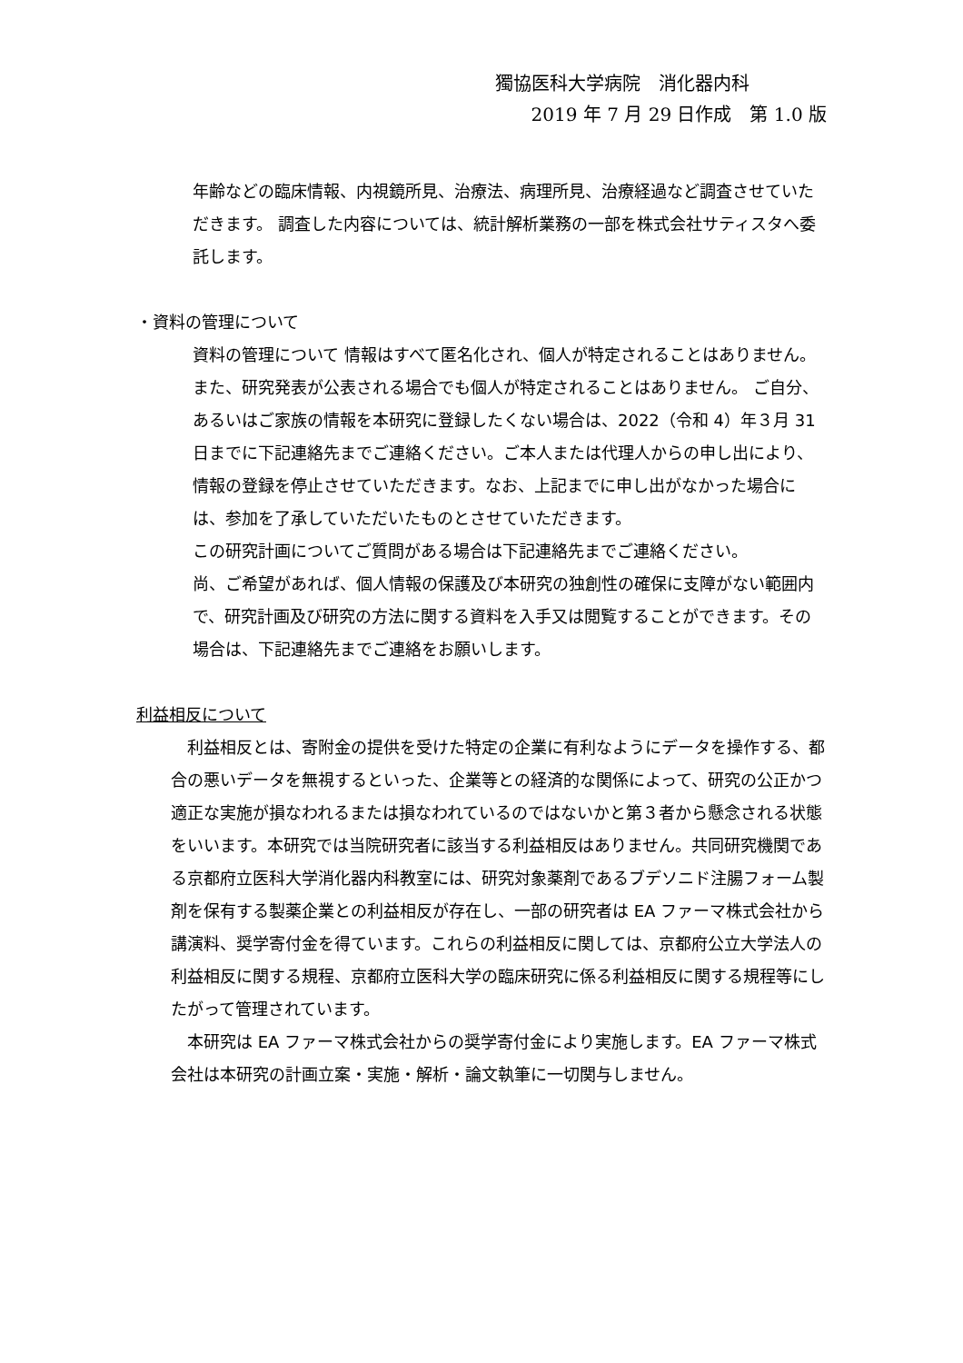獨協医科大学病院　消化器内科
2019 年 7 月 29 日作成　第 1.0 版
年齢などの臨床情報、内視鏡所見、治療法、病理所見、治療経過など調査させていただきます。 調査した内容については、統計解析業務の一部を株式会社サティスタへ委託します。
・資料の管理について
資料の管理について 情報はすべて匿名化され、個人が特定されることはありません。また、研究発表が公表される場合でも個人が特定されることはありません。 ご自分、あるいはご家族の情報を本研究に登録したくない場合は、2022（令和 4）年３月 31 日までに下記連絡先までご連絡ください。ご本人または代理人からの申し出により、情報の登録を停止させていただきます。なお、上記までに申し出がなかった場合には、参加を了承していただいたものとさせていただきます。
この研究計画についてご質問がある場合は下記連絡先までご連絡ください。
尚、ご希望があれば、個人情報の保護及び本研究の独創性の確保に支障がない範囲内で、研究計画及び研究の方法に関する資料を入手又は閲覧することができます。その場合は、下記連絡先までご連絡をお願いします。
利益相反について
　利益相反とは、寄附金の提供を受けた特定の企業に有利なようにデータを操作する、都合の悪いデータを無視するといった、企業等との経済的な関係によって、研究の公正かつ適正な実施が損なわれるまたは損なわれているのではないかと第３者から懸念される状態をいいます。本研究では当院研究者に該当する利益相反はありません。共同研究機関である京都府立医科大学消化器内科教室には、研究対象薬剤であるブデソニド注腸フォーム製剤を保有する製薬企業との利益相反が存在し、一部の研究者は EA ファーマ株式会社から講演料、奨学寄付金を得ています。これらの利益相反に関しては、京都府公立大学法人の利益相反に関する規程、京都府立医科大学の臨床研究に係る利益相反に関する規程等にしたがって管理されています。
　本研究は EA ファーマ株式会社からの奨学寄付金により実施します。EA ファーマ株式会社は本研究の計画立案・実施・解析・論文執筆に一切関与しません。